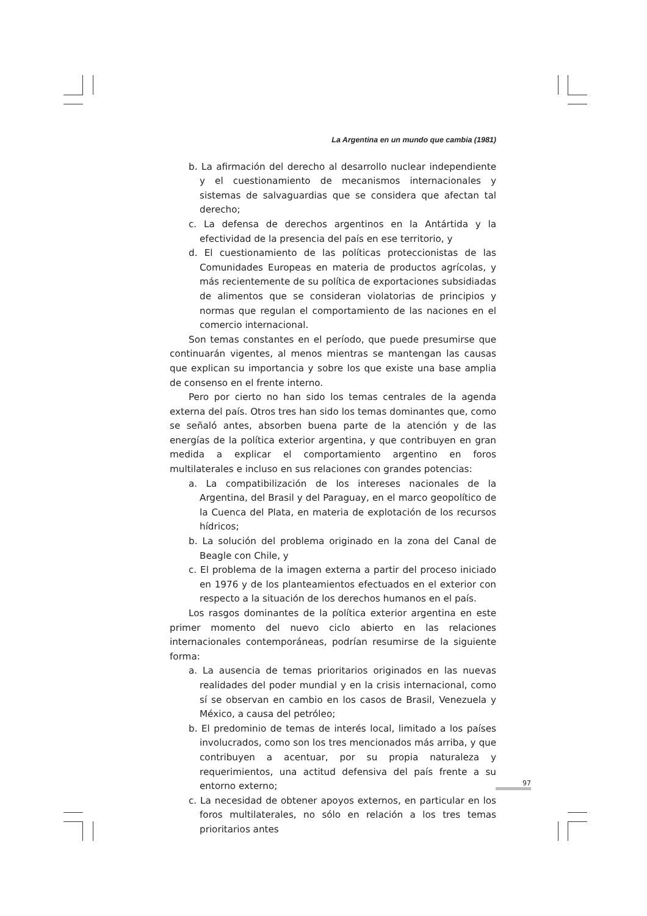La Argentina en un mundo que cambia (1981)
b. La afirmación del derecho al desarrollo nuclear independiente y el cuestionamiento de mecanismos internacionales y sistemas de salvaguardias que se considera que afectan tal derecho;
c. La defensa de derechos argentinos en la Antártida y la efectividad de la presencia del país en ese territorio, y
d. El cuestionamiento de las políticas proteccionistas de las Comunidades Europeas en materia de productos agrícolas, y más recientemente de su política de exportaciones subsidiadas de alimentos que se consideran violatorias de principios y normas que regulan el comportamiento de las naciones en el comercio internacional.
Son temas constantes en el período, que puede presumirse que continuarán vigentes, al menos mientras se mantengan las causas que explican su importancia y sobre los que existe una base amplia de consenso en el frente interno.
Pero por cierto no han sido los temas centrales de la agenda externa del país. Otros tres han sido los temas dominantes que, como se señaló antes, absorben buena parte de la atención y de las energías de la política exterior argentina, y que contribuyen en gran medida a explicar el comportamiento argentino en foros multilaterales e incluso en sus relaciones con grandes potencias:
a. La compatibilización de los intereses nacionales de la Argentina, del Brasil y del Paraguay, en el marco geopolítico de la Cuenca del Plata, en materia de explotación de los recursos hídricos;
b. La solución del problema originado en la zona del Canal de Beagle con Chile, y
c. El problema de la imagen externa a partir del proceso iniciado en 1976 y de los planteamientos efectuados en el exterior con respecto a la situación de los derechos humanos en el país.
Los rasgos dominantes de la política exterior argentina en este primer momento del nuevo ciclo abierto en las relaciones internacionales contemporáneas, podrían resumirse de la siguiente forma:
a. La ausencia de temas prioritarios originados en las nuevas realidades del poder mundial y en la crisis internacional, como sí se observan en cambio en los casos de Brasil, Venezuela y México, a causa del petróleo;
b. El predominio de temas de interés local, limitado a los países involucrados, como son los tres mencionados más arriba, y que contribuyen a acentuar, por su propia naturaleza y requerimientos, una actitud defensiva del país frente a su entorno externo;
c. La necesidad de obtener apoyos externos, en particular en los foros multilaterales, no sólo en relación a los tres temas prioritarios antes
97